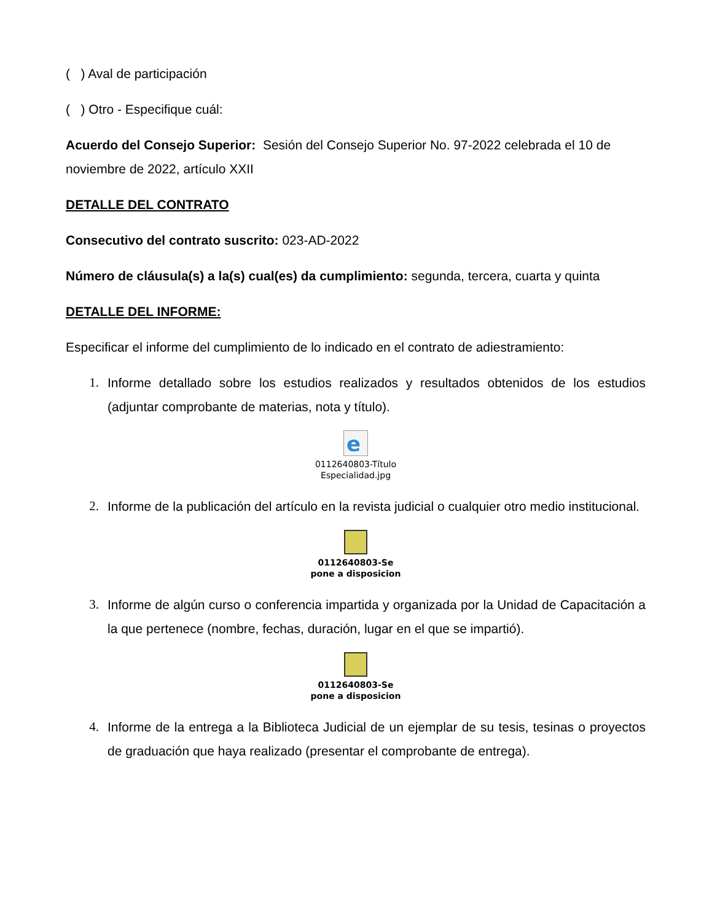( ) Aval de participación
( ) Otro - Especifique cuál:
Acuerdo del Consejo Superior: Sesión del Consejo Superior No. 97-2022 celebrada el 10 de noviembre de 2022, artículo XXII
DETALLE DEL CONTRATO
Consecutivo del contrato suscrito: 023-AD-2022
Número de cláusula(s) a la(s) cual(es) da cumplimiento: segunda, tercera, cuarta y quinta
DETALLE DEL INFORME:
Especificar el informe del cumplimiento de lo indicado en el contrato de adiestramiento:
1. Informe detallado sobre los estudios realizados y resultados obtenidos de los estudios (adjuntar comprobante de materias, nota y título).
e
0112640803-Título
Especialidad.jpg
2. Informe de la publicación del artículo en la revista judicial o cualquier otro medio institucional.
0112640803-Se
pone a disposicion
3. Informe de algún curso o conferencia impartida y organizada por la Unidad de Capacitación a la que pertenece (nombre, fechas, duración, lugar en el que se impartió).
0112640803-Se
pone a disposicion
4. Informe de la entrega a la Biblioteca Judicial de un ejemplar de su tesis, tesinas o proyectos de graduación que haya realizado (presentar el comprobante de entrega).